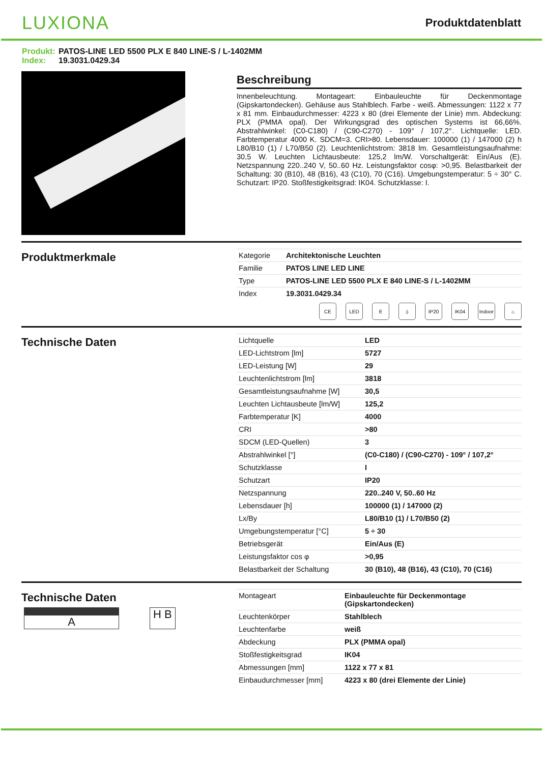LUXIONA
Produktdatenblatt
Produkt: PATOS-LINE LED 5500 PLX E 840 LINE-S / L-1402MM
Index: 19.3031.0429.34
Beschreibung
Innenbeleuchtung. Montageart: Einbauleuchte für Deckenmontage (Gipskartondecken). Gehäuse aus Stahlblech. Farbe - weiß. Abmessungen: 1122 x 77 x 81 mm. Einbaudurchmesser: 4223 x 80 (drei Elemente der Linie) mm. Abdeckung: PLX (PMMA opal). Der Wirkungsgrad des optischen Systems ist 66,66%. Abstrahlwinkel: (C0-C180) / (C90-C270) - 109° / 107,2°. Lichtquelle: LED. Farbtemperatur 4000 K. SDCM=3. CRI>80. Lebensdauer: 100000 (1) / 147000 (2) h L80/B10 (1) / L70/B50 (2). Leuchtenlichtstrom: 3818 lm. Gesamtleistungsaufnahme: 30,5 W. Leuchten Lichtausbeute: 125,2 lm/W. Vorschaltgerät: Ein/Aus (E). Netzspannung 220..240 V, 50..60 Hz. Leistungsfaktor cosφ: >0,95. Belastbarkeit der Schaltung: 30 (B10), 48 (B16), 43 (C10), 70 (C16). Umgebungstemperatur: 5 ÷ 30° C. Schutzart: IP20. Stoßfestigkeitsgrad: IK04. Schutzklasse: I.
Produktmerkmale
| Kategorie | Architektonische Leuchten |
| Familie | PATOS LINE LED LINE |
| Type | PATOS-LINE LED 5500 PLX E 840 LINE-S / L-1402MM |
| Index | 19.3031.0429.34 |
CE LED E ⏚ IP20 IK04 Indoor
⌂
Technische Daten
| Lichtquelle | LED |
| LED-Lichtstrom [lm] | 5727 |
| LED-Leistung [W] | 29 |
| Leuchtenlichtstrom [lm] | 3818 |
| Gesamtleistungsaufnahme [W] | 30,5 |
| Leuchten Lichtausbeute [lm/W] | 125,2 |
| Farbtemperatur [K] | 4000 |
| CRI | >80 |
| SDCM (LED-Quellen) | 3 |
| Abstrahlwinkel [°] | (C0-C180) / (C90-C270) - 109° / 107,2° |
| Schutzklasse | I |
| Schutzart | IP20 |
| Netzspannung | 220..240 V, 50..60 Hz |
| Lebensdauer [h] | 100000 (1) / 147000 (2) |
| Lx/By | L80/B10 (1) / L70/B50 (2) |
| Umgebungstemperatur [°C] | 5 ÷ 30 |
| Betriebsgerät | Ein/Aus (E) |
| Leistungsfaktor cos φ | >0,95 |
| Belastbarkeit der Schaltung | 30 (B10), 48 (B16), 43 (C10), 70 (C16) |
Technische Daten
A H B
| Montageart | Einbauleuchte für Deckenmontage (Gipskartondecken) |
| Leuchtenkörper | Stahlblech |
| Leuchtenfarbe | weiß |
| Abdeckung | PLX (PMMA opal) |
| Stoßfestigkeitsgrad | IK04 |
| Abmessungen [mm] | 1122 x 77 x 81 |
| Einbaudurchmesser [mm] | 4223 x 80 (drei Elemente der Linie) |